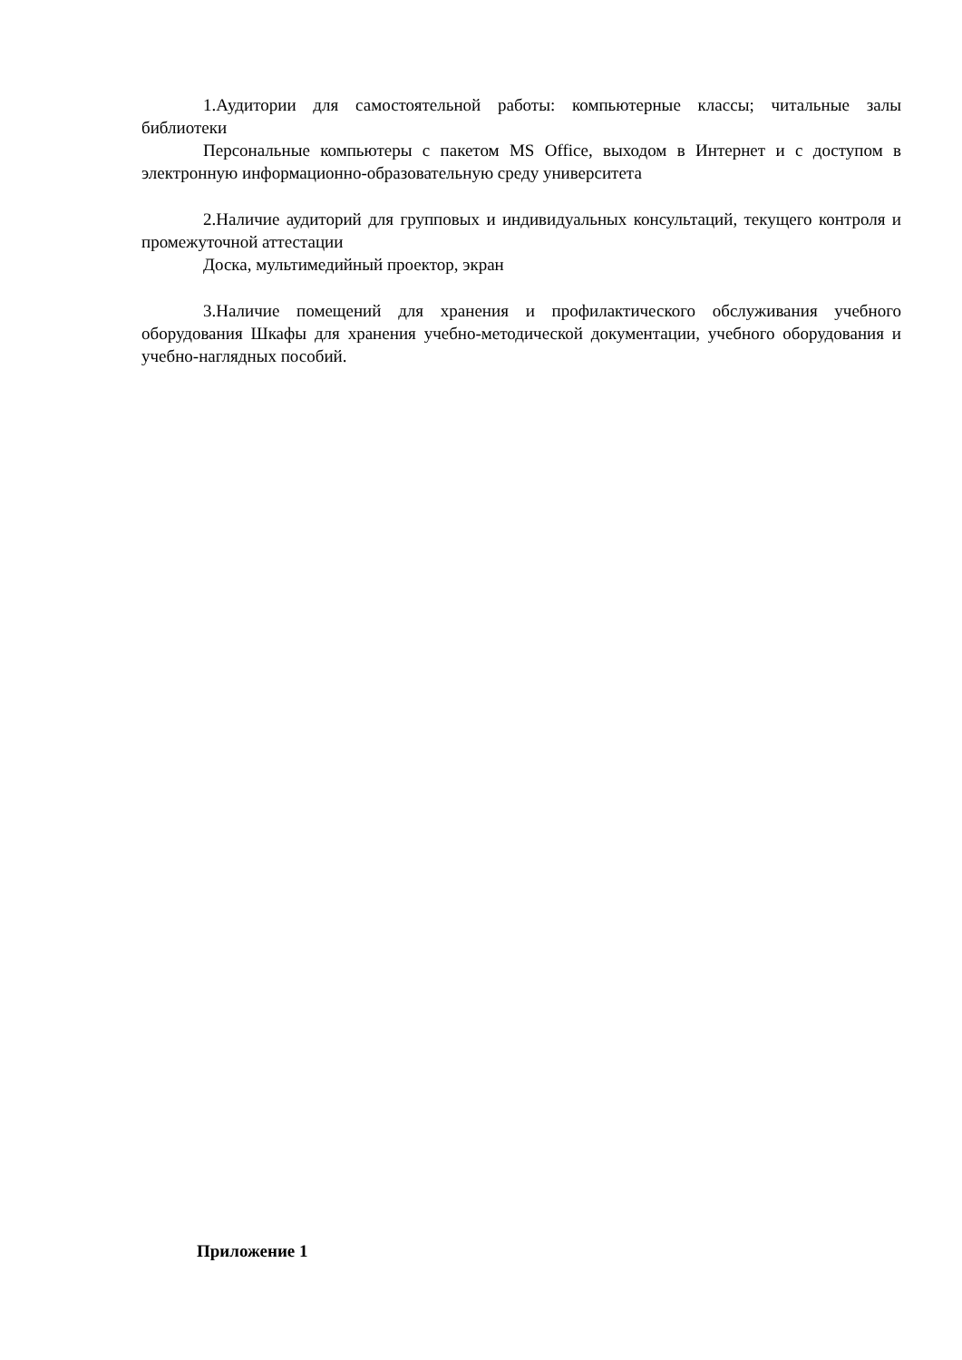1.Аудитории для самостоятельной работы: компьютерные классы; читальные залы библиотеки
Персональные компьютеры с пакетом MS Office, выходом в Интернет и с доступом в электронную информационно-образовательную среду университета
2.Наличие аудиторий для групповых и индивидуальных консультаций, текущего контроля и промежуточной аттестации
Доска, мультимедийный проектор, экран
3.Наличие помещений для хранения и профилактического обслуживания учебного оборудования Шкафы для хранения учебно-методической документации, учебного оборудования и учебно-наглядных пособий.
Приложение 1